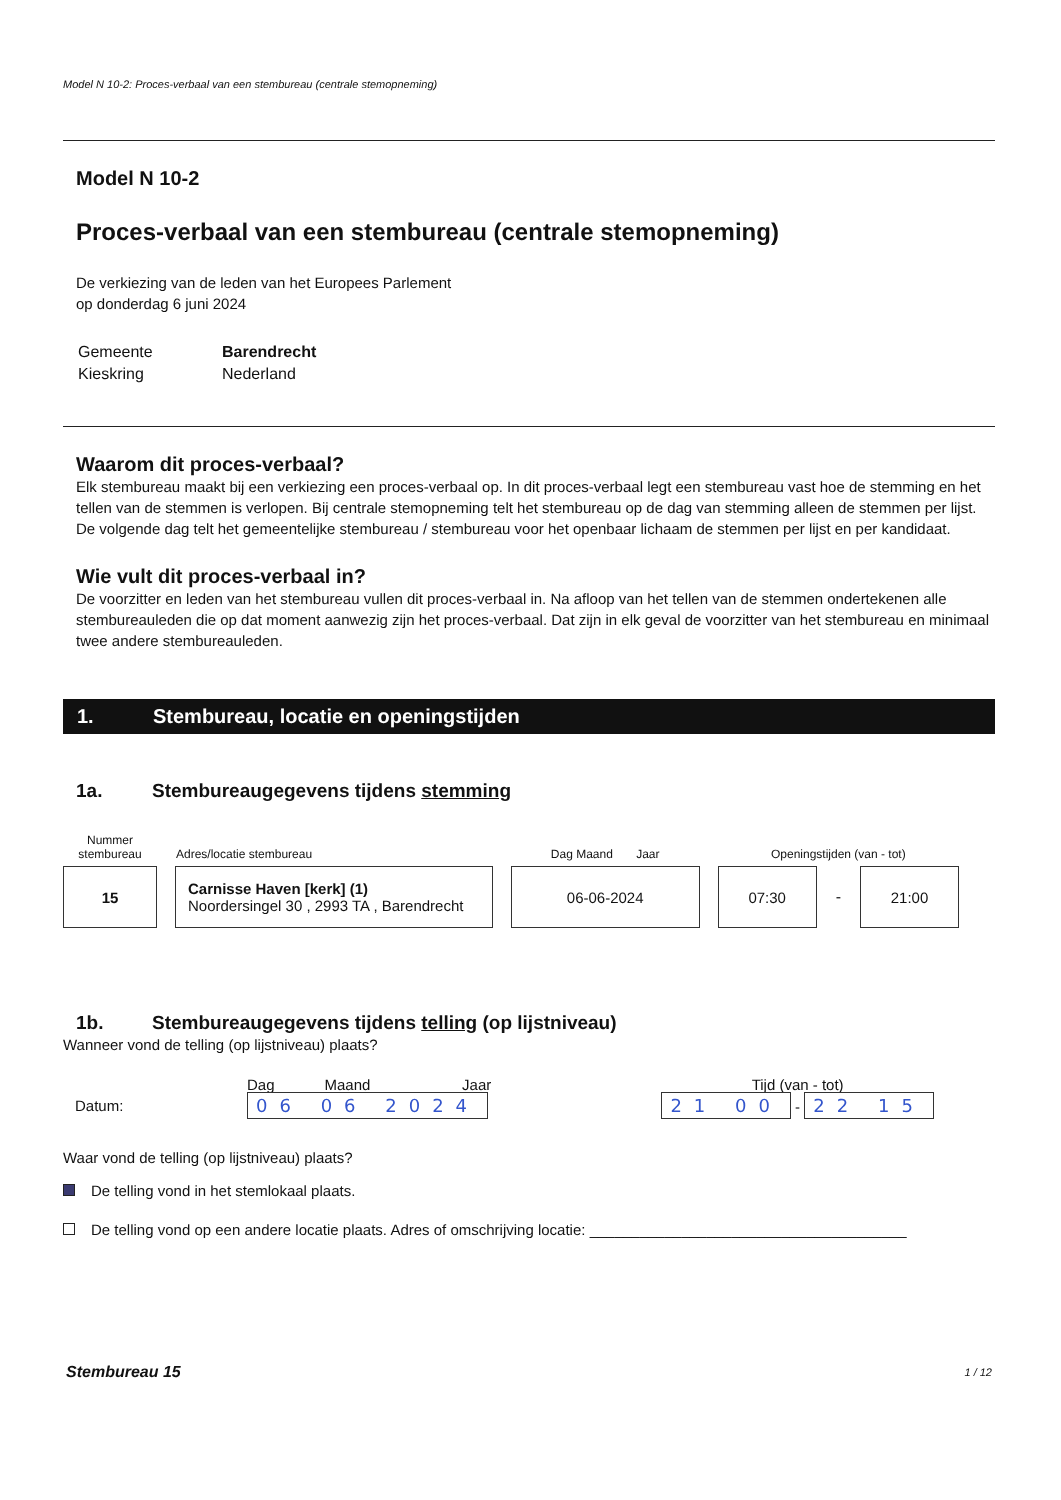Model N 10-2: Proces-verbaal van een stembureau (centrale stemopneming)
Model N 10-2
Proces-verbaal van een stembureau (centrale stemopneming)
De verkiezing van de leden van het Europees Parlement
op donderdag 6 juni 2024
| Gemeente | Barendrecht |
| Kieskring | Nederland |
Waarom dit proces-verbaal?
Elk stembureau maakt bij een verkiezing een proces-verbaal op. In dit proces-verbaal legt een stembureau vast hoe de stemming en het tellen van de stemmen is verlopen. Bij centrale stemopneming telt het stembureau op de dag van stemming alleen de stemmen per lijst. De volgende dag telt het gemeentelijke stembureau / stembureau voor het openbaar lichaam de stemmen per lijst en per kandidaat.
Wie vult dit proces-verbaal in?
De voorzitter en leden van het stembureau vullen dit proces-verbaal in. Na afloop van het tellen van de stemmen ondertekenen alle stembureauleden die op dat moment aanwezig zijn het proces-verbaal. Dat zijn in elk geval de voorzitter van het stembureau en minimaal twee andere stembureauleden.
1. Stembureau, locatie en openingstijden
1a. Stembureaugegevens tijdens stemming
| Nummer stembureau | Adres/locatie stembureau | Dag Maand Jaar | Openingstijden (van - tot) | | |
| 15 | Carnisse Haven [kerk] (1) Noordersingel 30 , 2993 TA , Barendrecht | 06-06-2024 | 07:30 | - | 21:00 |
1b. Stembureaugegevens tijdens telling (op lijstniveau)
Wanneer vond de telling (op lijstniveau) plaats?
| | Dag Maand Jaar | Tijd (van - tot) |
| Datum: | 06 06 2024 | 21 00 - 22 15 |
Waar vond de telling (op lijstniveau) plaats?
De telling vond in het stemlokaal plaats.
De telling vond op een andere locatie plaats. Adres of omschrijving locatie: ______________________________________
| Stembureau 15 | 1 / 12 |